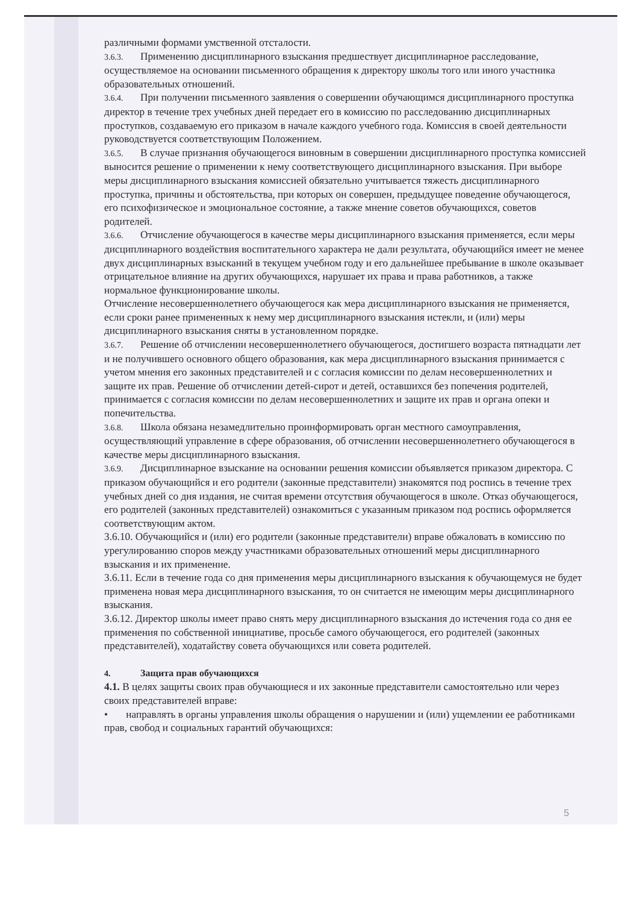различными формами умственной отсталости.
3.6.3. Применению дисциплинарного взыскания предшествует дисциплинарное расследование, осуществляемое на основании письменного обращения к директору школы того или иного участника образовательных отношений.
3.6.4. При получении письменного заявления о совершении обучающимся дисциплинарного проступка директор в течение трех учебных дней передает его в комиссию по расследованию дисциплинарных проступков, создаваемую его приказом в начале каждого учебного года. Комиссия в своей деятельности руководствуется соответствующим Положением.
3.6.5. В случае признания обучающегося виновным в совершении дисциплинарного проступка комиссией выносится решение о применении к нему соответствующего дисциплинарного взыскания. При выборе меры дисциплинарного взыскания комиссией обязательно учитывается тяжесть дисциплинарного проступка, причины и обстоятельства, при которых он совершен, предыдущее поведение обучающегося, его психофизическое и эмоциональное состояние, а также мнение советов обучающихся, советов родителей.
3.6.6. Отчисление обучающегося в качестве меры дисциплинарного взыскания применяется, если меры дисциплинарного воздействия воспитательного характера не дали результата, обучающийся имеет не менее двух дисциплинарных взысканий в текущем учебном году и его дальнейшее пребывание в школе оказывает отрицательное влияние на других обучающихся, нарушает их права и права работников, а также нормальное функционирование школы.
Отчисление несовершеннолетнего обучающегося как мера дисциплинарного взыскания не применяется, если сроки ранее примененных к нему мер дисциплинарного взыскания истекли, и (или) меры дисциплинарного взыскания сняты в установленном порядке.
3.6.7. Решение об отчислении несовершеннолетнего обучающегося, достигшего возраста пятнадцати лет и не получившего основного общего образования, как мера дисциплинарного взыскания принимается с учетом мнения его законных представителей и с согласия комиссии по делам несовершеннолетних и защите их прав. Решение об отчислении детей-сирот и детей, оставшихся без попечения родителей, принимается с согласия комиссии по делам несовершеннолетних и защите их прав и органа опеки и попечительства.
3.6.8. Школа обязана незамедлительно проинформировать орган местного самоуправления, осуществляющий управление в сфере образования, об отчислении несовершеннолетнего обучающегося в качестве меры дисциплинарного взыскания.
3.6.9. Дисциплинарное взыскание на основании решения комиссии объявляется приказом директора. С приказом обучающийся и его родители (законные представители) знакомятся под роспись в течение трех учебных дней со дня издания, не считая времени отсутствия обучающегося в школе. Отказ обучающегося, его родителей (законных представителей) ознакомиться с указанным приказом под роспись оформляется соответствующим актом.
3.6.10. Обучающийся и (или) его родители (законные представители) вправе обжаловать в комиссию по урегулированию споров между участниками образовательных отношений меры дисциплинарного взыскания и их применение.
3.6.11. Если в течение года со дня применения меры дисциплинарного взыскания к обучающемуся не будет применена новая мера дисциплинарного взыскания, то он считается не имеющим меры дисциплинарного взыскания.
3.6.12. Директор школы имеет право снять меру дисциплинарного взыскания до истечения года со дня ее применения по собственной инициативе, просьбе самого обучающегося, его родителей (законных представителей), ходатайству совета обучающихся или совета родителей.
4. Защита прав обучающихся
4.1. В целях защиты своих прав обучающиеся и их законные представители самостоятельно или через своих представителей вправе:
• направлять в органы управления школы обращения о нарушении и (или) ущемлении ее работниками прав, свобод и социальных гарантий обучающихся:
5